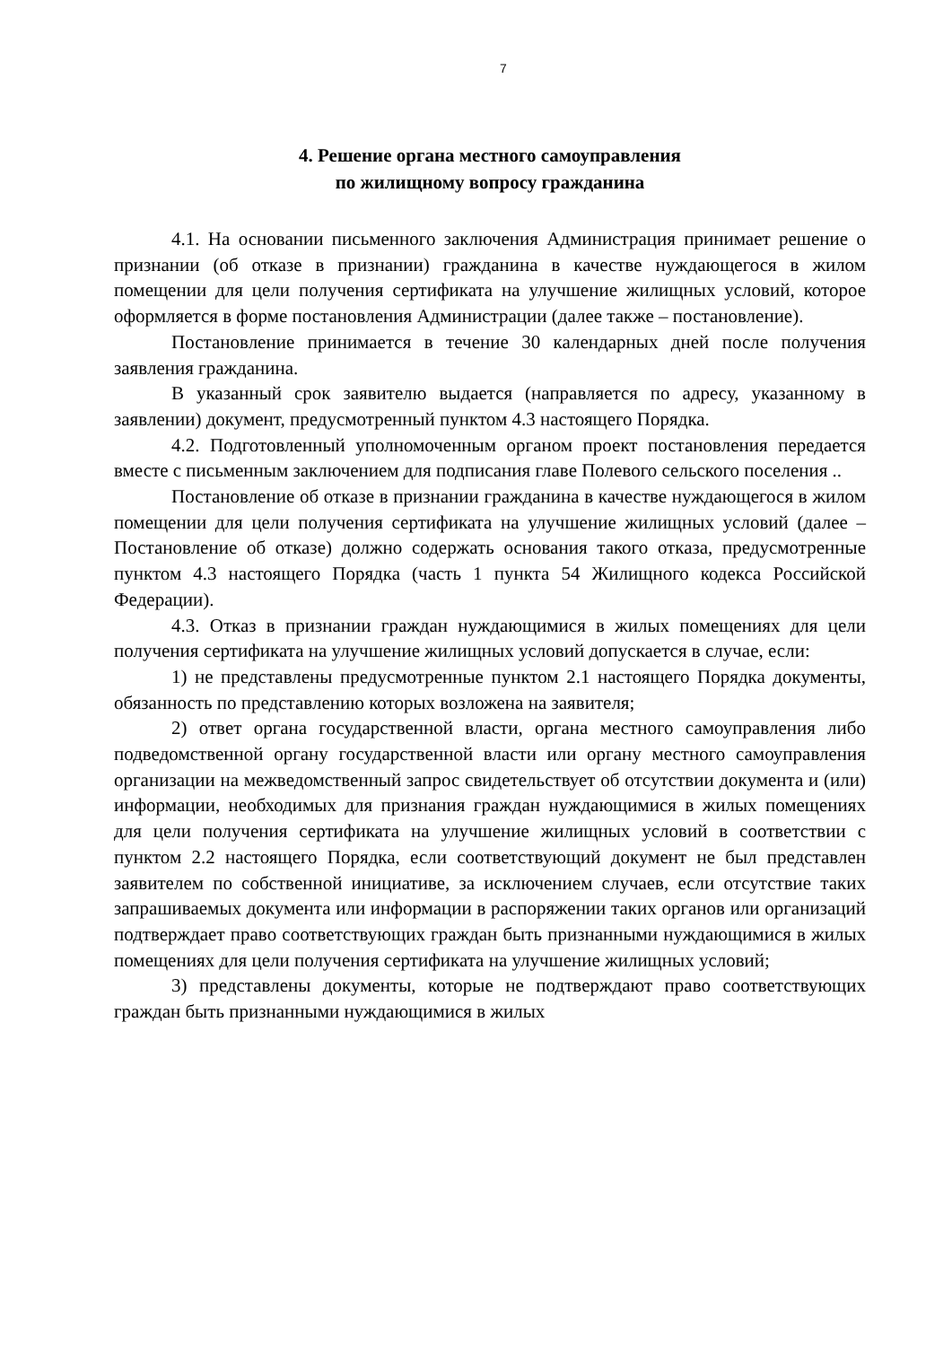7
4. Решение органа местного самоуправления
по жилищному вопросу гражданина
4.1. На основании письменного заключения Администрация принимает решение о признании (об отказе в признании) гражданина в качестве нуждающегося в жилом помещении для цели получения сертификата на улучшение жилищных условий, которое оформляется в форме постановления Администрации (далее также – постановление).
Постановление принимается в течение 30 календарных дней после получения заявления гражданина.
В указанный срок заявителю выдается (направляется по адресу, указанному в заявлении) документ, предусмотренный пунктом 4.3 настоящего Порядка.
4.2. Подготовленный уполномоченным органом проект постановления передается вместе с письменным заключением для подписания главе Полевого сельского поселения ..
Постановление об отказе в признании гражданина в качестве нуждающегося в жилом помещении для цели получения сертификата на улучшение жилищных условий (далее – Постановление об отказе) должно содержать основания такого отказа, предусмотренные пунктом 4.3 настоящего Порядка (часть 1 пункта 54 Жилищного кодекса Российской Федерации).
4.3. Отказ в признании граждан нуждающимися в жилых помещениях для цели получения сертификата на улучшение жилищных условий допускается в случае, если:
1) не представлены предусмотренные пунктом 2.1 настоящего Порядка документы, обязанность по представлению которых возложена на заявителя;
2) ответ органа государственной власти, органа местного самоуправления либо подведомственной органу государственной власти или органу местного самоуправления организации на межведомственный запрос свидетельствует об отсутствии документа и (или) информации, необходимых для признания граждан нуждающимися в жилых помещениях для цели получения сертификата на улучшение жилищных условий в соответствии с пунктом 2.2 настоящего Порядка, если соответствующий документ не был представлен заявителем по собственной инициативе, за исключением случаев, если отсутствие таких запрашиваемых документа или информации в распоряжении таких органов или организаций подтверждает право соответствующих граждан быть признанными нуждающимися в жилых помещениях для цели получения сертификата на улучшение жилищных условий;
3) представлены документы, которые не подтверждают право соответствующих граждан быть признанными нуждающимися в жилых